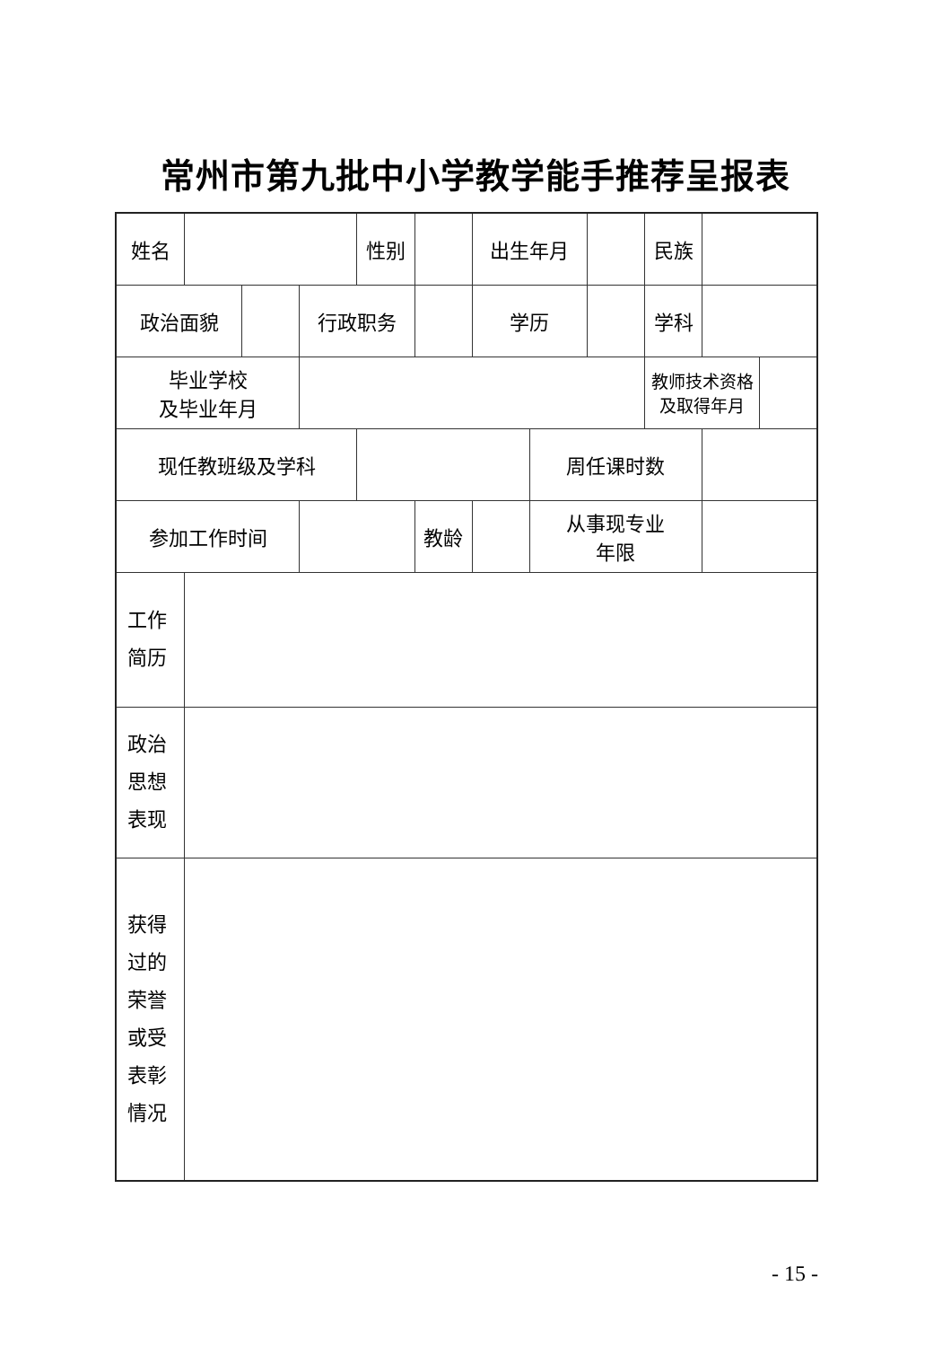常州市第九批中小学教学能手推荐呈报表
| 姓名 | | | | 性别 | | 出生年月 | | | 民族 | | |
| 政治面貌 | | | 行政职务 | | | 学历 | | | 学科 | | |
| 毕业学校 及毕业年月 | | | | | | | | | 教师技术资格 及取得年月 | | |
| 现任教班级及学科 | | | | | | | 周任课时数 | | | | |
| 参加工作时间 | | | | | 教龄 | | 从事现专业 年限 | | | | |
| 工作 简历 | | | | | | | | | | | |
| 政治 思想 表现 | | | | | | | | | | | |
| 获得 过的 荣誉 或受 表彰 情况 | | | | | | | | | | | |
- 15 -